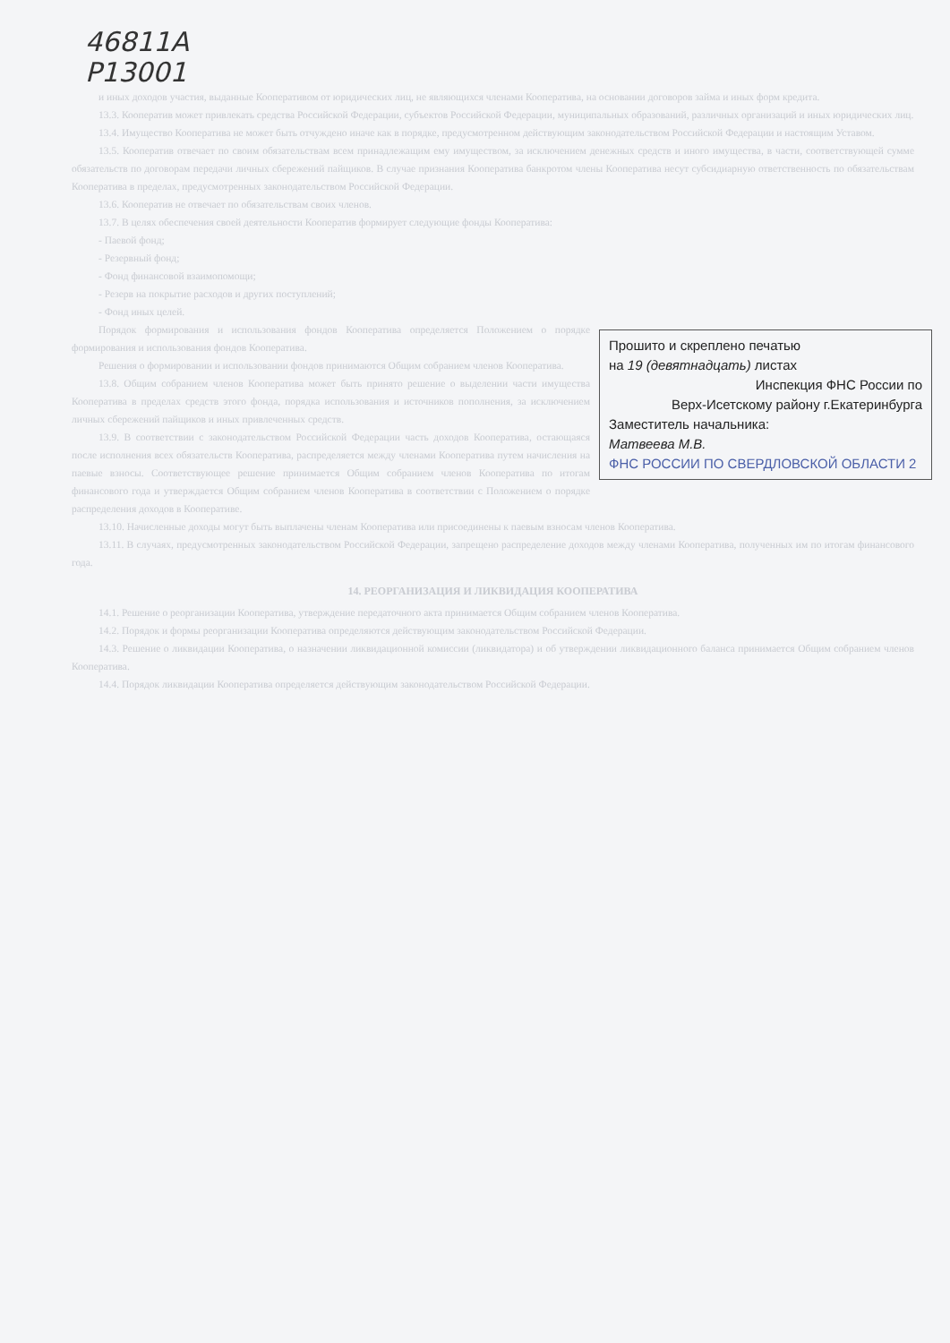46811A
Р13001
и иных доходов участия, выданные Кооперативом от юридических лиц, не являющихся членами Кооператива, на основании договоров займа и иных форм кредита.
13.3. Кооператив может привлекать средства Российской Федерации, субъектов Российской Федерации, муниципальных образований, различных организаций и иных юридических лиц.
13.4. Имущество Кооператива не может быть отчуждено иначе как в порядке, предусмотренном действующим законодательством Российской Федерации и настоящим Уставом.
13.5. Кооператив отвечает по своим обязательствам всем принадлежащим ему имуществом, за исключением денежных средств и иного имущества, в части, соответствующей сумме обязательств по договорам передачи личных сбережений пайщиков. В случае признания Кооператива банкротом члены Кооператива несут субсидиарную ответственность по обязательствам Кооператива в пределах, предусмотренных законодательством Российской Федерации.
13.6. Кооператив не отвечает по обязательствам своих членов.
13.7. В целях обеспечения своей деятельности Кооператив формирует следующие фонды Кооператива:
- Паевой фонд;
- Резервный фонд;
- Фонд финансовой взаимопомощи;
- Резерв на покрытие расходов и других поступлений;
- Фонд иных целей.
Прошито и скреплено печатью
на 19 (девятнадцать) листах
Инспекция ФНС России по
Верх-Исетскому району г.Екатеринбурга
Заместитель начальника:
Матвеева М.В.
ФНС РОССИИ ПО СВЕРДЛОВСКОЙ ОБЛАСТИ 2
Порядок формирования и использования фондов Кооператива определяется Положением о порядке формирования и использования фондов Кооператива.
Решения о формировании и использовании фондов принимаются Общим собранием членов Кооператива.
13.8. Общим собранием членов Кооператива может быть принято решение о выделении части имущества Кооператива в пределах средств этого фонда, порядка использования и источников пополнения, за исключением личных сбережений пайщиков и иных привлеченных средств.
13.9. В соответствии с законодательством Российской Федерации часть доходов Кооператива, остающаяся после исполнения всех обязательств Кооператива, распределяется между членами Кооператива путем начисления на паевые взносы. Соответствующее решение принимается Общим собранием членов Кооператива по итогам финансового года и утверждается Общим собранием членов Кооператива в соответствии с Положением о порядке распределения доходов в Кооперативе.
13.10. Начисленные доходы могут быть выплачены членам Кооператива или присоединены к паевым взносам членов Кооператива.
13.11. В случаях, предусмотренных законодательством Российской Федерации, запрещено распределение доходов между членами Кооператива, полученных им по итогам финансового года.
14. РЕОРГАНИЗАЦИЯ И ЛИКВИДАЦИЯ КООПЕРАТИВА
14.1. Решение о реорганизации Кооператива, утверждение передаточного акта принимается Общим собранием членов Кооператива.
14.2. Порядок и формы реорганизации Кооператива определяются действующим законодательством Российской Федерации.
14.3. Решение о ликвидации Кооператива, о назначении ликвидационной комиссии (ликвидатора) и об утверждении ликвидационного баланса принимается Общим собранием членов Кооператива.
14.4. Порядок ликвидации Кооператива определяется действующим законодательством Российской Федерации.